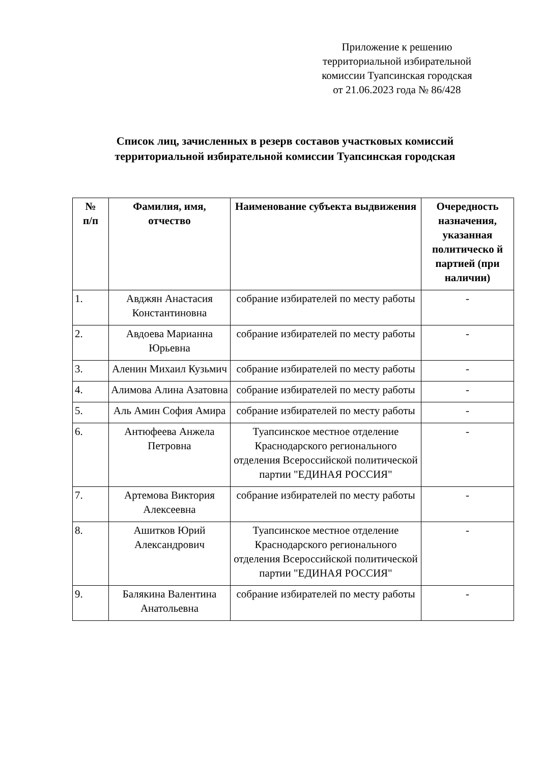Приложение к решению
территориальной избирательной
комиссии Туапсинская городская
от 21.06.2023 года № 86/428
Список лиц, зачисленных в резерв составов участковых комиссий
территориальной избирательной комиссии Туапсинская городская
| № п/п | Фамилия, имя, отчество | Наименование субъекта выдвижения | Очередность назначения, указанная политическо й партией (при наличии) |
| --- | --- | --- | --- |
| 1. | Авджян Анастасия Константиновна | собрание избирателей по месту работы | - |
| 2. | Авдоева Марианна Юрьевна | собрание избирателей по месту работы | - |
| 3. | Аленин Михаил Кузьмич | собрание избирателей по месту работы | - |
| 4. | Алимова Алина Азатовна | собрание избирателей по месту работы | - |
| 5. | Аль Амин София Амира | собрание избирателей по месту работы | - |
| 6. | Антюфеева Анжела Петровна | Туапсинское местное отделение Краснодарского регионального отделения Всероссийской политической партии "ЕДИНАЯ РОССИЯ" | - |
| 7. | Артемова Виктория Алексеевна | собрание избирателей по месту работы | - |
| 8. | Ашитков Юрий Александрович | Туапсинское местное отделение Краснодарского регионального отделения Всероссийской политической партии "ЕДИНАЯ РОССИЯ" | - |
| 9. | Балякина Валентина Анатольевна | собрание избирателей по месту работы | - |